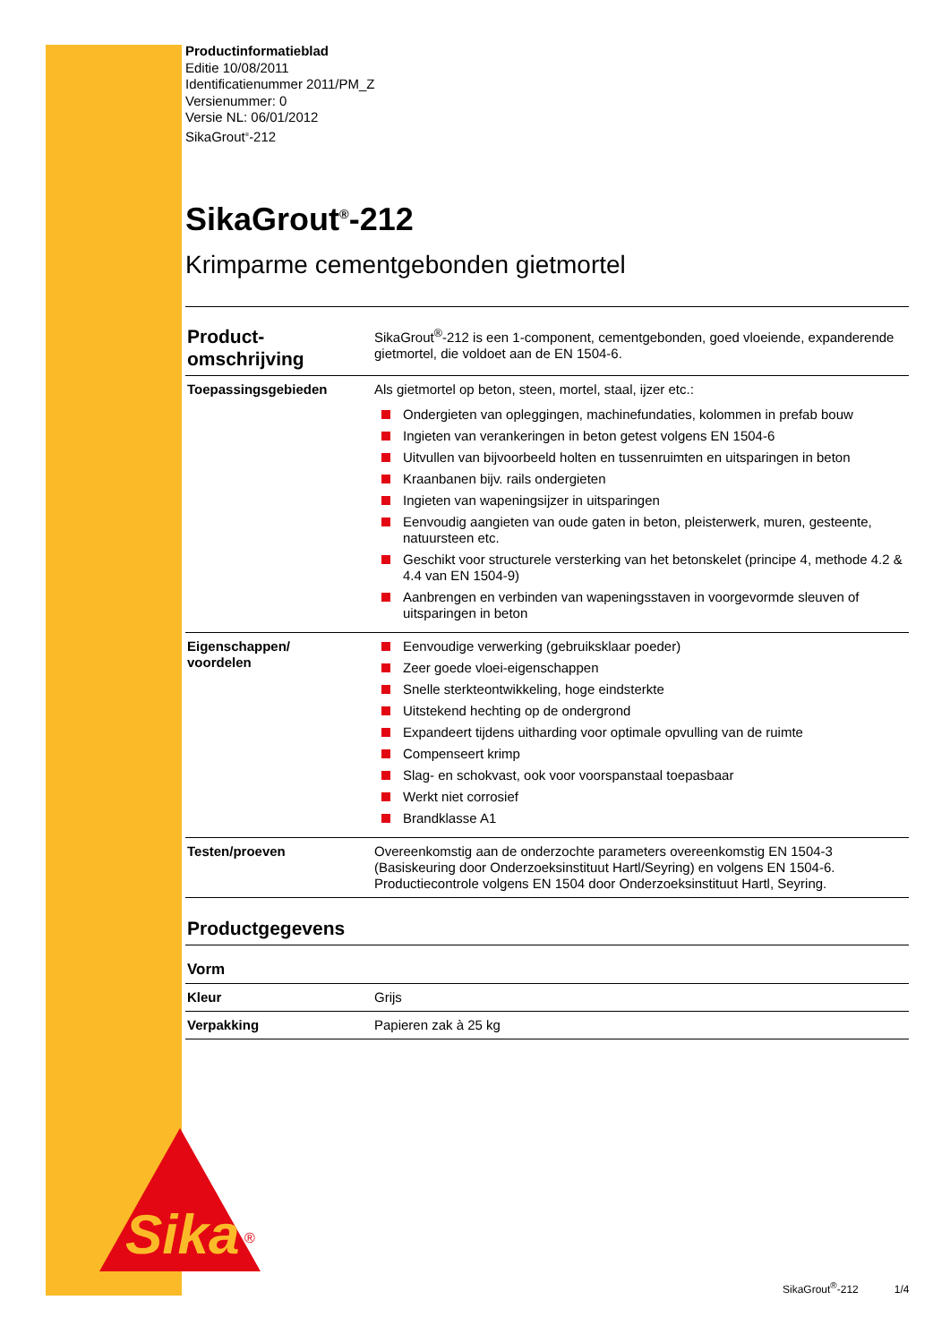Sika
®
Productinformatieblad
Editie 10/08/2011
Identificatienummer 2011/PM_Z
Versienummer: 0
Versie NL: 06/01/2012
SikaGrout<sup>®</sup>-212
SikaGrout<sup>®</sup>-212
Krimparme cementgebonden gietmortel
| Product- omschrijving | SikaGrout<sup>®</sup>-212 is een 1-component, cementgebonden, goed vloeiende, expanderende gietmortel, die voldoet aan de EN 1504-6. |
| Toepassingsgebieden | Als gietmortel op beton, steen, mortel, staal, ijzer etc.: Ondergieten van opleggingen, machinefundaties, kolommen in prefab bouw Ingieten van verankeringen in beton getest volgens EN 1504-6 Uitvullen van bijvoorbeeld holten en tussenruimten en uitsparingen in beton Kraanbanen bijv. rails ondergieten Ingieten van wapeningsijzer in uitsparingen Eenvoudig aangieten van oude gaten in beton, pleisterwerk, muren, gesteente, natuursteen etc. Geschikt voor structurele versterking van het betonskelet (principe 4, methode 4.2 & 4.4 van EN 1504-9) Aanbrengen en verbinden van wapeningsstaven in voorgevormde sleuven of uitsparingen in beton |
| Eigenschappen/ voordelen | Eenvoudige verwerking (gebruiksklaar poeder) Zeer goede vloei-eigenschappen Snelle sterkteontwikkeling, hoge eindsterkte Uitstekend hechting op de ondergrond Expandeert tijdens uitharding voor optimale opvulling van de ruimte Compenseert krimp Slag- en schokvast, ook voor voorspanstaal toepasbaar Werkt niet corrosief Brandklasse A1 |
| Testen/proeven | Overeenkomstig aan de onderzochte parameters overeenkomstig EN 1504-3 (Basiskeuring door Onderzoeksinstituut Hartl/Seyring) en volgens EN 1504-6. Productiecontrole volgens EN 1504 door Onderzoeksinstituut Hartl, Seyring. |
Productgegevens
| Vorm | |
| Kleur | Grijs |
| Verpakking | Papieren zak à 25 kg |
SikaGrout<sup>®</sup>-212 1/4